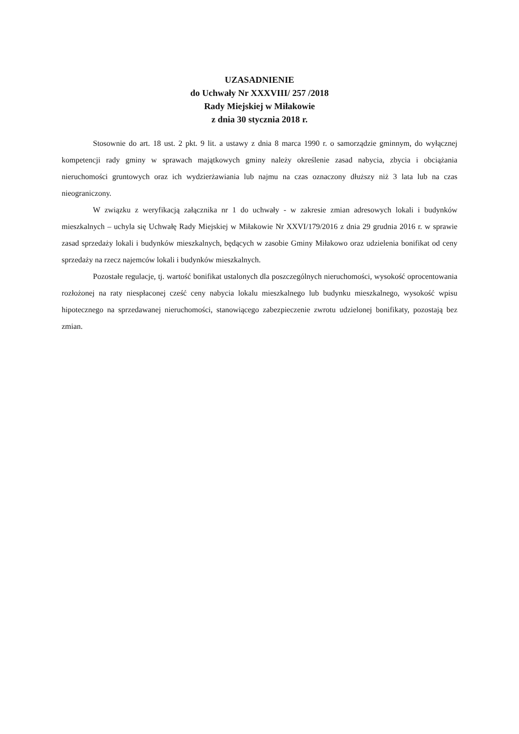UZASADNIENIE
do Uchwały Nr XXXVIII/ 257 /2018
Rady Miejskiej w Miłakowie
z dnia 30 stycznia 2018 r.
Stosownie do art. 18 ust. 2 pkt. 9 lit. a ustawy z dnia 8 marca 1990 r. o samorządzie gminnym, do wyłącznej kompetencji rady gminy w sprawach majątkowych gminy należy określenie zasad nabycia, zbycia i obciążania nieruchomości gruntowych oraz ich wydzierżawiania lub najmu na czas oznaczony dłuższy niż 3 lata lub na czas nieograniczony.
W związku z weryfikacją załącznika nr 1 do uchwały - w zakresie zmian adresowych lokali i budynków mieszkalnych – uchyla się Uchwałę Rady Miejskiej w Miłakowie Nr XXVI/179/2016 z dnia 29 grudnia 2016 r. w sprawie zasad sprzedaży lokali i budynków mieszkalnych, będących w zasobie Gminy Miłakowo oraz udzielenia bonifikat od ceny sprzedaży na rzecz najemców lokali i budynków mieszkalnych.
Pozostałe regulacje, tj. wartość bonifikat ustalonych dla poszczególnych nieruchomości, wysokość oprocentowania rozłożonej na raty niespłaconej cześć ceny nabycia lokalu mieszkalnego lub budynku mieszkalnego, wysokość wpisu hipotecznego na sprzedawanej nieruchomości, stanowiącego zabezpieczenie zwrotu udzielonej bonifikaty, pozostają bez zmian.